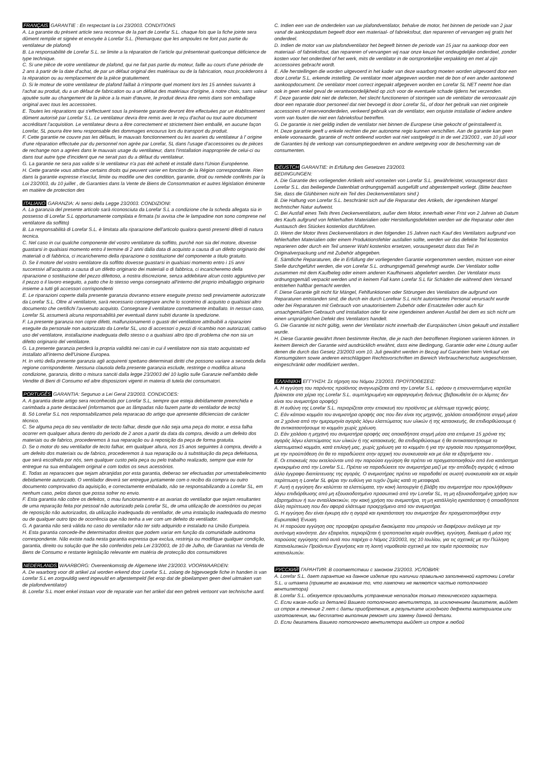FRANÇAIS GARANTIE : En respectant la Loi 23/2003. CONDITIONS
A. La garantie du présent article sera reconnue de la part de Lorefar S.L. chaque fois que la fiche jointe sera dûment remplie et signée et envoyée à Lorefar S.L. (Remarquez que les ampoules ne font pas partie du ventilateur de plafond)
B. La responsabilité de Lorefar S.L. se limite a la réparation de l'article qui présenterait quelconque déficience de type technique.
C. Si une pièce de votre ventilateur de plafond, qui ne fait pas partie du moteur, faille au cours d'une période de 2 ans à partir de la date d'achat, de par un défaut original des matériaux ou de la fabrication, nous procèderons à la réparation ou au remplacement de la pièce gratuitement.
D. Si le moteur de votre ventilateur de plafond faillait à n'importe quel moment lors les 15 années suivants à l'achat au produit, du a un défaut de fabrication ou a un défaut des matériaux d'origine, à notre choix, sans valeur ajoutée suite au changement de la pièce a la main d'œuvre, le produit devra être remis dans son emballage original avec tous les accessoires.
E. Toutes les réparations qui s'effectuent sous la présente garantie devront être effectuées par un établissement dûment autorisé par Lorefar S.L. Le ventilateur devra être remis avec le reçu d'achat ou tout autre document accréditant l'acquisition. Le ventilateur devra a être correctement et strictement bien emballé, en aucune façon Lorefar, SL pourra être tenu responsable des dommages encourus lors du transport du produit.
F. Cette garantie ne couvre pas les défauts, le mauvais fonctionnement ou les avaries du ventilateur à l' origine d'une réparation effectuée par du personnel non agrée par Lorefar, SL dans l'usage d'accessoires ou de pièces de rechange non a agrées dans le mauvais usage du ventilateur, dans l'installation inappropriée de celui-ci ou dans tout autre type d'incident que ne serait pas du a défaut du ventilateur.
G. La garantie ne sera pas valide si le ventilateur n'a pas été acheté et installé dans l'Union Européenne.
H. Cette garantie vous attribue certains droits qui peuvent varier en fonction de la Région correspondante. Rien dans la garantie expresse n'exclut, limite ou modifie une des condition, garantie, droit ou remède conférés par la Loi 23/2003, du 10 juillet , de Garanties dans la Vente de Biens de Consommation et autres législation éminente en matière de protection des
ITALIANO GARANZIA: Ai sensi della Legge 23/2003. CONDIZIONI:
A. La garanzia del presente articolo sarà riconosciuta da Lorefar S.L a condizione che la scheda allegata sia in possesso di Lorefar S.L opportunamente compilata e firmata (si avvisa che le lampadine non sono comprese nel ventilatore da soffitto)
B. La responsabilità di Lorefar S.L. è limitata alla riparazione dell'articolo qualora questi presenti difetti di natura tecnica.
C. Nel caso in cui qualche componente del vostro ventilatore da soffitto, purché non sia del motore, dovesse guastarsi in qualsiasi momento entro il termine di 2 anni dalla data di acquisto a causa di un difetto originario dei materiali o di fabbrica, ci incaricheremo della riparazione o sostituzione del componente a titulo gratuito.
D. Se il motore del vostro ventilatore da soffitto dovesse guastarsi in qualsiasi momento entro i 15 anni successivi all'acquisto a causa di un difetto originario dei materiali o di fabbrica, ci incaricheremo della riparazione o sostituzione del pezzo difettoso, a nostra discrezione, senza addebitare alcun costo aggiuntivo per il pezzo o il lavoro eseguito, a patto che lo stesso venga consegnato all'interno del proprio imballaggio originario insieme a tutti gli accessori corrispondenti
E. Le riparazioni coperte dalla presente garanzia dovranno essere eseguite presso sedi previamente autorizzate da Lorefar S.L. Oltre al ventilatore, sarà necessario consegnare anche lo scontrino di acquisto o qualsiasi altro documento che certifichi l'avvenuto acquisto. Consegnare il ventilatore correttamente imballato. In nessun caso, Lorefar SL assumerà alcuna responsabilità per eventuali danni subiti durante la spedizione.
F. La presente garanzia non copre difetti, malfunzionamenti o guasti del ventilatore attribuibili a riparazioni eseguite da personale non autorizzato da Lorefar SL, uso di accessori o pezzi di ricambio non autorizzati, cattivo uso del ventilatore, installazione inadeguata dello stesso o a qualsiasi altro tipo di problema che non sia un difetto originario del ventilatore.
G. La presente garanzia perderà la propria validità nei casi in cui il ventilatore non sia stato acquistato ed installato all'interno dell'Unione Europea.
H. In virtù della presente garanzia agli acquirenti spettano determinati diritti che possono variare a seconda della regione corrispondente. Nessuna clausola della presente garanzia esclude, restringe o modifica alcuna condizione, garanzia, diritto o misura sanciti dalla legge 23/2003 del 10 luglio sulle Garanzie nell'ambito delle Vendite di Beni di Consumo ed altre disposizioni vigenti in materia di tutela dei consumatori.
PORTUGÊS GARANTIA: Segunuo a Lei Geral 23/2003. CONDICOES:
A. A garantia deste artigo sera reconhecida por Lorefar S.L, sempre que esteja debídamente preenchida e carimbada a parte destacável (informamos que as lâmpadas não fazem parte do ventilador de tecto)
B. Só Lorefar S.L nos responsabilizamos pela reparacao do artigo que apresente dificiencias de carácter técnico.
C. Se alguma peça do seu ventilador de tecto falhar, desde que não seja uma peça do motor, e essa falha ocorrer em qualquer altura dentro do período de 2 anos a partir da data da compra, devido a um defeito dos materiais ou de fabrico, procederemos à sua reparação ou à reposição da peça de forma gratuita.
D. Se o motor do seu ventilador de tecto falhar, em qualquer altura, nos 15 anos seguintes à compra, devido a um defeito dos materiais ou de fabrico, procederemos à sua reparação ou à substituição da peça defeituosa, que será escolhida por nós, sem qualquer custo pela peça ou pelo trabalho realizado, sempre que este for entregue na sua embalagem original e com todos os seus acessórios.
E. Todas as reparacoes que sejam abranjidas por esta garantia, deberao ser efectuadas por umestabelecimento debidamente autorizado. O ventilador deverá ser entregue juntamente com o recibo da compra ou outro documento comprovativo da aquisição, e correctamente embalado, não se responsabilizando a Lorefar SL, em nenhum caso, pelos danos que possa sofrer no envio.
F. Esta garantia não cobre os defeitos, o mau funcionamento e as avarias do ventilador que sejam resultantes de uma reparação feita por pessoal não autorizado pela Lorefar SL, de uma utilização de acessórios ou peças de reposição não autorizados, da utilização inadequada do ventilador, de uma instalação inadequada do mesmo ou de qualquer outro tipo de ocorrência que não tenha a ver com um defeito do ventilador.
G. A garantia não será válida no caso do ventilador não ter sido adquirido e instalado na União Europeia.
H. Esta garantia concede-lhe determinados direitos que podem variar em função da comunidade autónoma correspondente. Não existe nada nesta garantia expressa que exclua, restrinja ou modifique qualquer condição, garantia, direito ou solução que lhe são conferidos pela Lei 23/2003, de 10 de Julho, de Garantias na Venda de Bens de Consumo e restante legislação relevante em matéria de protecção dos consumidores
NEDERLANDS WAARBORG: Overeenkomstig de Algemene Wet 23/2003. VOORWAARDEN:
A. De waarborg voor dit artikel zal worden erkend door Lorefar S.L. zolang de bijgevoegde fiche in handen is van Lorefar S.L en zorgvuldig werd ingevuld en afgestempeld (let erop dat de gloeilampen geen deel uitmaken van de plafondventilator)
B. Lorefar S.L moet enkel instaan voor de reparatie van het artikel dat een gebrek vertoont van technische aard.
C. Indien een van de onderdelen van uw plafondventilator, behalve de motor, het binnen de periode van 2 jaar vanaf de aankoopdatum begeeft door een materiaal- of fabrieksfout, dan repareren of vervangen wij gratis het onderdeel.
D. Indien de motor van uw plafondventilator het begeeft binnen de periode van 15 jaar na aankoop door een materiaal- of fabrieksfout, dan repareren of vervangen wij naar onze keuze het ondeugdelijke onderdeel, zonder kosten voor het onderdeel of het werk, mits de ventilator in de oorspronkelijke verpakking en met al zijn accessoires gebracht wordt.
E. Alle herstellingen die worden uitgevoerd in het kader van deze waarborg moeten worden uitgevoerd door een door Lorefar S.L. erkende instelling. De ventilator moet afgegeven worden met de bon of een ander aantonend aankoopdocument. De ventilator moet correct ingepakt afgegeven worden en Lorefar SL NET neemt hoe dan ook in geen enkel geval de verantwoordelijkheid op zich voor de eventuele schade tijdens het verzenden.
F. Deze garantie dekt niet de defecten, het slecht functioneren of storingen van de ventilator die veroorzaakt zijn door een reparatie door personeel dat niet bevoegd is door Lorefar SL, of door het gebruik van niet originele accessoires of reserveonderdelen, verkeerd gebruik van de ventilator, een onjuiste installatie of iedere andere vorm van fouten die niet een fabrieksfout betreffen.
G. De garantie is niet geldig indien de ventilator niet binnen de Europese Unie gekocht of geïnstalleerd is.
H. Deze garantie geeft u enkele rechten die per autonome regio kunnen verschillen. Aan de garantie kan geen enkele voorwaarde, garantie of recht ontleend worden wat niet vastgelegd is in de wet 23/2003 , van 10 juli voor de Garanties bij de verkoop van consumptiegoederen en andere wetgeving voor de bescherming van de consumenten.
DEUSTCH GARANTIE: In Erfüllung des Gesetzes 23/2003.
BEDINGUNGEN:
A. Die Garantie des vorliegenden Artikels wird vonseiten von Lorefar S.L. gewährleistet, vorausgesetzt dass Lorefar S.L. das beiliegende Datenblatt ordnungsgemäß ausgefüllt und abgestempelt vorliegt. (Bitte beachten Sie, dass die Glühbirnen nicht ein Teil des Deckenventilators sind )
B. Die Haftung von Lorefar S.L. beschränkt sich auf die Reparatur des Artikels, der irgendeinen Mangel technischer Natur aufweist.
C. Bei Ausfall eines Teils Ihres Deckenventilators, außer dem Motor, innerhalb einer Frist von 2 Jahren ab Datum des Kaufs aufgrund von fehlerhaften Materialien oder Herstellungsdefekten werden wir die Reparatur oder den Austausch des Stückes kostenlos durchführen.
D. Wenn der Motor Ihres Deckenventilators in den folgenden 15 Jahren nach Kauf des Ventilators aufgrund von fehlerhaften Materialien oder einem Produktionsfehler ausfallen sollte, werden wir das defekte Teil kostenlos reparieren oder durch ein Teil unserer Wahl kostenlos ersetzen, vorausgesetzt dass das Teil in Originalverpackung und mit Zubehör abgegeben.
E. Sämtliche Reparaturen, die in Erfüllung der vorliegenden Garantie vorgenommen werden, müssen von einer Stelle durchgeführt werden, die von Lorefar S.L. ordnungsgemäß genehmigt wurde. Der Ventilator sollte zusammen mit dem Kaufbeleg oder einem anderen Kaufhinweis abgeliefert werden. Der Ventilator muss ordnungsgemäß verpackt werden und in keinem Fall kann Lorefar S.L für Schäden die während dem Versand entstehen haftbar gemacht werden.
F. Diese Garantie gilt nicht für Mängel, Fehlfunktionen oder Störungen des Ventilators die aufgrund von Reparaturen entstanden sind, die durch ein durch Lorefear S.L nicht autorisiertes Personal verursacht wurde oder bei Reparaturen mit Gebrauch von unautorisiertem Zubehör oder Ersatzteilen oder auch für unsachgemäßem Gebrauch und Installation oder für eine irgendeinen anderen Ausfall bei dem es sich nicht um einen ursprünglichen Defekt des Ventilators handelt.
G. Die Garantie ist nicht gültig, wenn der Ventilator nicht innerhalb der Europäischen Union gekauft und installiert wurde.
H. Diese Garantie gewährt Ihnen bestimmte Rechte, die je nach den betroffenen Regionen variieren können. In keinem Bereich der Garantie wird ausdrücklich erwähnt, dass eine Bedingung, Garantie oder eine Lösung außer denen die durch das Gesetz 23/2003 vom 10. Juli gewährt werden in Bezug auf Garantien beim Verkauf von Konsumgütern sowie anderen einschlägigen Rechtsvorschriften im Bereich Verbraucherschutz ausgeschlossen, eingeschränkt oder modifiziert werden..
ΕΛΛΗΝΙΚΗ ΕΓΓΥΗΣΗ: Σε τήρηση του Νόμου 23/2003. ΠΡΟΫΠΟΘΕΣΕΙΣ:
A. Η εγγύηση του παρόντος προϊόντος αναγνωρίζεται από την Lorefar S.L. εφόσον η επισυναπτόμενη καρτέλα βρίσκεται στα χέρια της Lorefar S.L. συμπληρωμένη και σφραγισμένη δεόντως (βεβαιωθείτε ότι οι λάμπες δεν είναι του ανεμιστήρα οροφής)
B. Η ευθύνη της Lorefar S.L. περιορίζεται στην επισκευή του προϊόντος με ελάττωμα τεχνικής φύσης.
C. Εάν κάποιο κομμάτι του ανεμιστήρα οροφής σας που δεν είναι της μηχανής, χαλάσει οποιαδήποτε στιγμή μέσα σε 2 χρόνια από την ημερομηνία αγοράς λόγω ελαττώματος των υλικών ή της κατασκευής, θα επιδιορθώσουμε ή θα αντικαταστήσουμε το κομμάτι χωρίς χρέωση.
D. Εάν χαλάσει η μηχανή του ανεμιστήρα οροφής σας οποιαδήποτε στιγμή μέσα στα επόμενα 15 χρόνια της αγοράς λόγω ελαττώματος των υλικών ή της κατασκευής, θα επιδιορθώσουμε ή θα αντικαταστήσουμε το ελαττωματικό κομμάτι, κατά επιλογή μας, χωρίς χρέωση για το κομμάτι ή για την εργασία που πραγματοποιήθηκε, με την προϋπόθεση ότι θα το παραδώσετε στην αρχική του συσκευασία και με όλα τα εξαρτήματα του .
E. Οι επισκευές που εκτελούνται υπό την παρούσα εγγύηση θα πρέπει να πραγματοποιηθούν από ένα κατάστημα εγκεκριμένο από την Lorefar S.L. Πρέπει να παραδώσετε τον ανεμιστήρα μαζί με την απόδειξη αγοράς ή κάποιο άλλο έγγραφο διαπίστευσης της αγοράς. Ο ανεμιστήρας πρέπει να παραδοθεί σε σωστή συσκευασία και σε καμία περίπτωση η Lorefar SL φέρει την ευθύνη για τυχόν ζημίες κατά τη μεταφορά.
F. Αυτή η εγγύηση δεν καλύπτει τα ελαττώματα, την κακή λειτουργία ή βλάβη του ανεμιστήρα που προκλήθηκαν λόγω επιδιόρθωσης από μη εξουσιοδοτημένο προσωπικό από την Lorefar SL, τη μη εξουσιοδοτημένη χρήση των εξαρτημάτων ή των ανταλλακτικών, την κακή χρήση του ανεμιστήρα, τη μη κατάλληλη εγκατάσταση ή οποιαδήποτε άλλη περίπτωση που δεν αφορά ελάττωμα προερχόμενο από τον ανεμιστήρα.
G. Η εγγύηση δεν είναι έγκυρη εάν η αγορά και εγκατάσταση του ανεμιστήρα δεν πραγματοποιήθηκε στην Ευρωπαϊκή Ένωση.
H. Η παρούσα εγγύηση σας προσφέρει ορισμένα δικαιώματα που μπορούν να διαφέρουν ανάλογα με την αυτόνομη κοινότητα. Δεν εξαιρείται, περιορίζεται ή τροποποιείται καμία συνθήκη, εγγύηση, δικαίωμα ή μέσο της παρούσας εγγύησης από αυτά που παρέχει ο Νόμος 23/2003, της 10 Ιουλίου, για τις σχετικές με την Πώληση Καταναλωτικών Προϊόντων Εγγυήσεις και τη λοιπή νομοθεσία σχετικά με τον τομέα προστασίας των καταναλωτών.
РУССКИЙ ГАРАНТИЯ: В соответствии с законом 23/2003. УСЛОВИЯ:
A. Lorefar S.L. дает гарантию на данное изделие при наличии правильно заполненной карточки Lorefar S.L. и штампа (примите во внимание то, что лампочки не являются частью потолочного вентилятора)
B. Lorefar S.L. обязуется производить устранение неполадок только технического характера.
C. Если какая-либо из деталей Вашего потолочного вентилятора, за исключением двигателя, выйдет из строя в течение 2 лет с даты приобретения, в результате исходного дефекта материалов или изготовления, мы бесплатно выполним ремонт или замену данной детали.
D. Если двигатель Вашего потолочного вентилятора выйдет из строя в любой